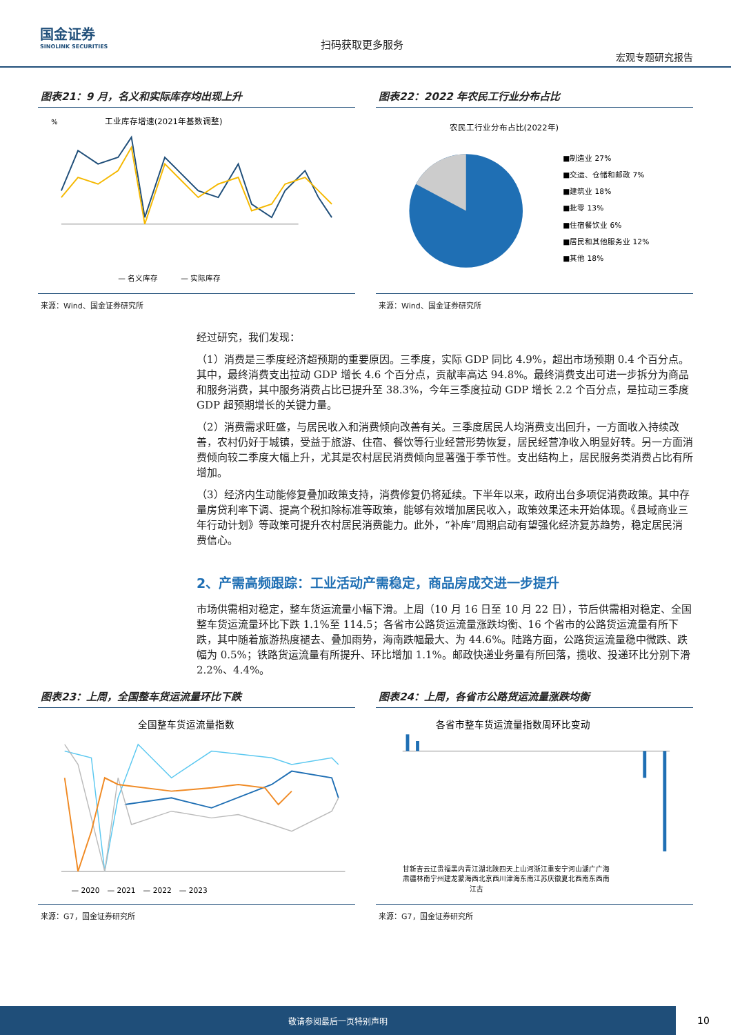国金证券
SINOLINK SECURITIES
扫码获取更多服务
宏观专题研究报告
图表21：9 月，名义和实际库存均出现上升
工业库存增速(2021年基数调整)
%
— 名义库存　　　— 实际库存
来源：Wind、国金证券研究所
图表22：2022 年农民工行业分布占比
农民工行业分布占比(2022年)
■制造业 27%
■交运、仓储和邮政 7%
■建筑业 18%
■批零 13%
■住宿餐饮业 6%
■居民和其他服务业 12%
■其他 18%
来源：Wind、国金证券研究所
经过研究，我们发现：
（1）消费是三季度经济超预期的重要原因。三季度，实际 GDP 同比 4.9%，超出市场预期 0.4 个百分点。其中，最终消费支出拉动 GDP 增长 4.6 个百分点，贡献率高达 94.8%。最终消费支出可进一步拆分为商品和服务消费，其中服务消费占比已提升至 38.3%，今年三季度拉动 GDP 增长 2.2 个百分点，是拉动三季度 GDP 超预期增长的关键力量。
（2）消费需求旺盛，与居民收入和消费倾向改善有关。三季度居民人均消费支出回升，一方面收入持续改善，农村仍好于城镇，受益于旅游、住宿、餐饮等行业经营形势恢复，居民经营净收入明显好转。另一方面消费倾向较二季度大幅上升，尤其是农村居民消费倾向显著强于季节性。支出结构上，居民服务类消费占比有所增加。
（3）经济内生动能修复叠加政策支持，消费修复仍将延续。下半年以来，政府出台多项促消费政策。其中存量房贷利率下调、提高个税扣除标准等政策，能够有效增加居民收入，政策效果还未开始体现。《县域商业三年行动计划》等政策可提升农村居民消费能力。此外，“补库”周期启动有望强化经济复苏趋势，稳定居民消费信心。
2、产需高频跟踪：工业活动产需稳定，商品房成交进一步提升
市场供需相对稳定，整车货运流量小幅下滑。上周（10 月 16 日至 10 月 22 日），节后供需相对稳定、全国整车货运流量环比下跌 1.1%至 114.5；各省市公路货运流量涨跌均衡、16 个省市的公路货运流量有所下跌，其中随着旅游热度褪去、叠加雨势，海南跌幅最大、为 44.6%。陆路方面，公路货运流量稳中微跌、跌幅为 0.5%；铁路货运流量有所提升、环比增加 1.1%。邮政快递业务量有所回落，揽收、投递环比分别下滑 2.2%、4.4%。
图表23：上周，全国整车货运流量环比下跌
全国整车货运流量指数
— 2020　— 2021　— 2022　— 2023
来源：G7，国金证券研究所
图表24：上周，各省市公路货运流量涨跌均衡
各省市整车货运流量指数周环比变动
甘新吉云辽贵福黑内青江湖北陕四天上山河浙江重安宁河山湖广广海
肃疆林南宁州建龙蒙海西北京西川津海东南江苏庆徽夏北西南东西南
江古
来源：G7，国金证券研究所
敬请参阅最后一页特别声明
10